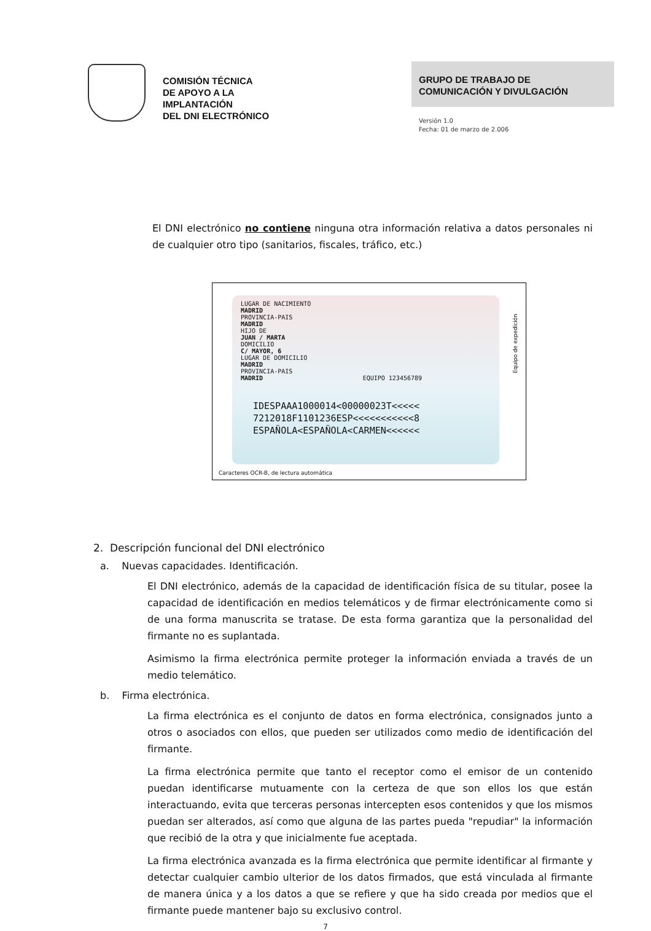COMISIÓN TÉCNICA
DE APOYO A LA
IMPLANTACIÓN
DEL DNI ELECTRÓNICO
GRUPO DE TRABAJO DE
COMUNICACIÓN Y DIVULGACIÓN
Versión 1.0
Fecha: 01 de marzo de 2.006
El DNI electrónico no contiene ninguna otra información relativa a datos personales ni de cualquier otro tipo (sanitarios, fiscales, tráfico, etc.)
LUGAR DE NACIMIENTO
MADRID
PROVINCIA-PAIS
MADRID
HIJO DE
JUAN / MARTA
DOMICILIO
C/ MAYOR, 6
LUGAR DE DOMICILIO
MADRID
PROVINCIA-PAIS
MADRID EQUIPO 123456789
IDESPAAA1000014<00000023T<<<<<
7212018F1101236ESP<<<<<<<<<<<8
ESPAÑOLA<ESPAÑOLA<CARMEN<<<<<<
Equipo de expedición
Caracteres OCR-B, de lectura automática
2. Descripción funcional del DNI electrónico
a. Nuevas capacidades. Identificación.
El DNI electrónico, además de la capacidad de identificación física de su titular, posee la capacidad de identificación en medios telemáticos y de firmar electrónicamente como si de una forma manuscrita se tratase. De esta forma garantiza que la personalidad del firmante no es suplantada.
Asimismo la firma electrónica permite proteger la información enviada a través de un medio telemático.
b. Firma electrónica.
La firma electrónica es el conjunto de datos en forma electrónica, consignados junto a otros o asociados con ellos, que pueden ser utilizados como medio de identificación del firmante.
La firma electrónica permite que tanto el receptor como el emisor de un contenido puedan identificarse mutuamente con la certeza de que son ellos los que están interactuando, evita que terceras personas intercepten esos contenidos y que los mismos puedan ser alterados, así como que alguna de las partes pueda "repudiar" la información que recibió de la otra y que inicialmente fue aceptada.
La firma electrónica avanzada es la firma electrónica que permite identificar al firmante y detectar cualquier cambio ulterior de los datos firmados, que está vinculada al firmante de manera única y a los datos a que se refiere y que ha sido creada por medios que el firmante puede mantener bajo su exclusivo control.
7